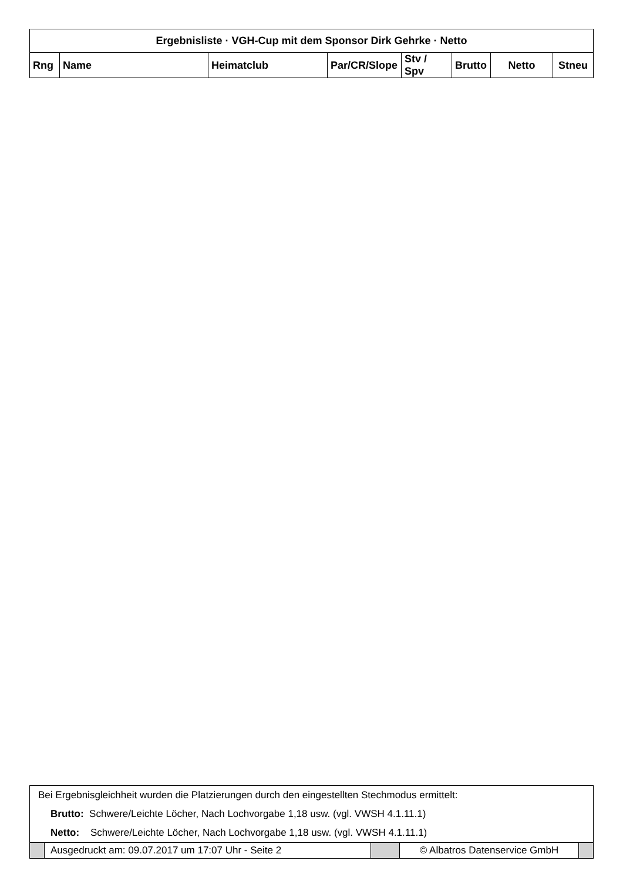| Ergebnisliste · VGH-Cup mit dem Sponsor Dirk Gehrke · Netto | | | | | | | |
| Rng | Name | Heimatclub | Par/CR/Slope | Stv / Spv | Brutto | Netto | Stneu |
| Bei Ergebnisgleichheit wurden die Platzierungen durch den eingestellten Stechmodus ermittelt: | | | | |
| Brutto: Schwere/Leichte Löcher, Nach Lochvorgabe 1,18 usw. (vgl. VWSH 4.1.11.1) | | | | |
| Netto: Schwere/Leichte Löcher, Nach Lochvorgabe 1,18 usw. (vgl. VWSH 4.1.11.1) | | | | |
| | Ausgedruckt am: 09.07.2017 um 17:07 Uhr - Seite 2 | | © Albatros Datenservice GmbH | |